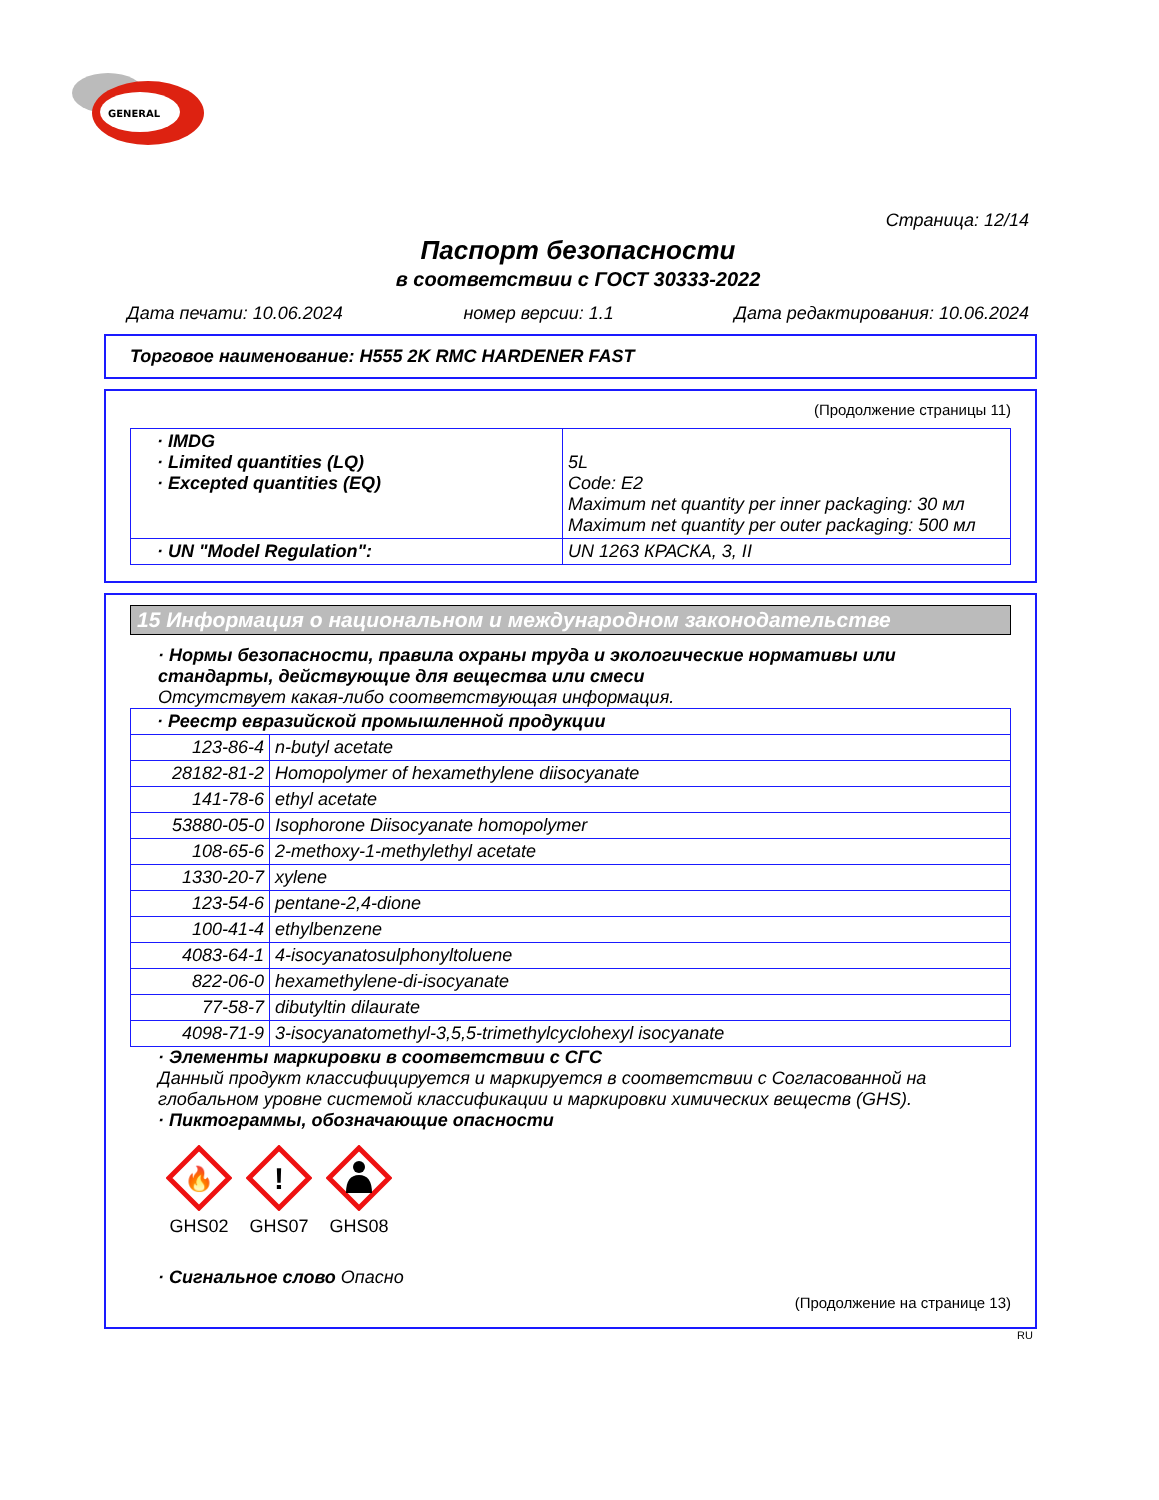GENERAL
Страница: 12/14
Паспорт безопасности
в соответствии с ГОСТ 30333-2022
Дата печати: 10.06.2024 номер версии: 1.1 Дата редактирования: 10.06.2024
Торговое наименование: H555 2K RMC HARDENER FAST
(Продолжение страницы 11)
| · IMDG · Limited quantities (LQ) · Excepted quantities (EQ) | 5L Code: E2 Maximum net quantity per inner packaging: 30 мл Maximum net quantity per outer packaging: 500 мл |
| · UN "Model Regulation": | UN 1263 КРАСКА, 3, II |
15 Информация о национальном и международном законодательстве
· Нормы безопасности, правила охраны труда и экологические нормативы или стандарты, действующие для вещества или смеси
Отсутствует какая-либо соответствующая информация.
| · Реестр евразийской промышленной продукции | |
| 123-86-4 | n-butyl acetate |
| 28182-81-2 | Homopolymer of hexamethylene diisocyanate |
| 141-78-6 | ethyl acetate |
| 53880-05-0 | Isophorone Diisocyanate homopolymer |
| 108-65-6 | 2-methoxy-1-methylethyl acetate |
| 1330-20-7 | xylene |
| 123-54-6 | pentane-2,4-dione |
| 100-41-4 | ethylbenzene |
| 4083-64-1 | 4-isocyanatosulphonyltoluene |
| 822-06-0 | hexamethylene-di-isocyanate |
| 77-58-7 | dibutyltin dilaurate |
| 4098-71-9 | 3-isocyanatomethyl-3,5,5-trimethylcyclohexyl isocyanate |
· Элементы маркировки в соответствии с СГС
Данный продукт классифицируется и маркируется в соответствии с Согласованной на глобальном уровне системой классификации и маркировки химических веществ (GHS).
· Пиктограммы, обозначающие опасности
🔥
GHS02
!
GHS07
GHS08
· Сигнальное слово Опасно
(Продолжение на странице 13)
RU